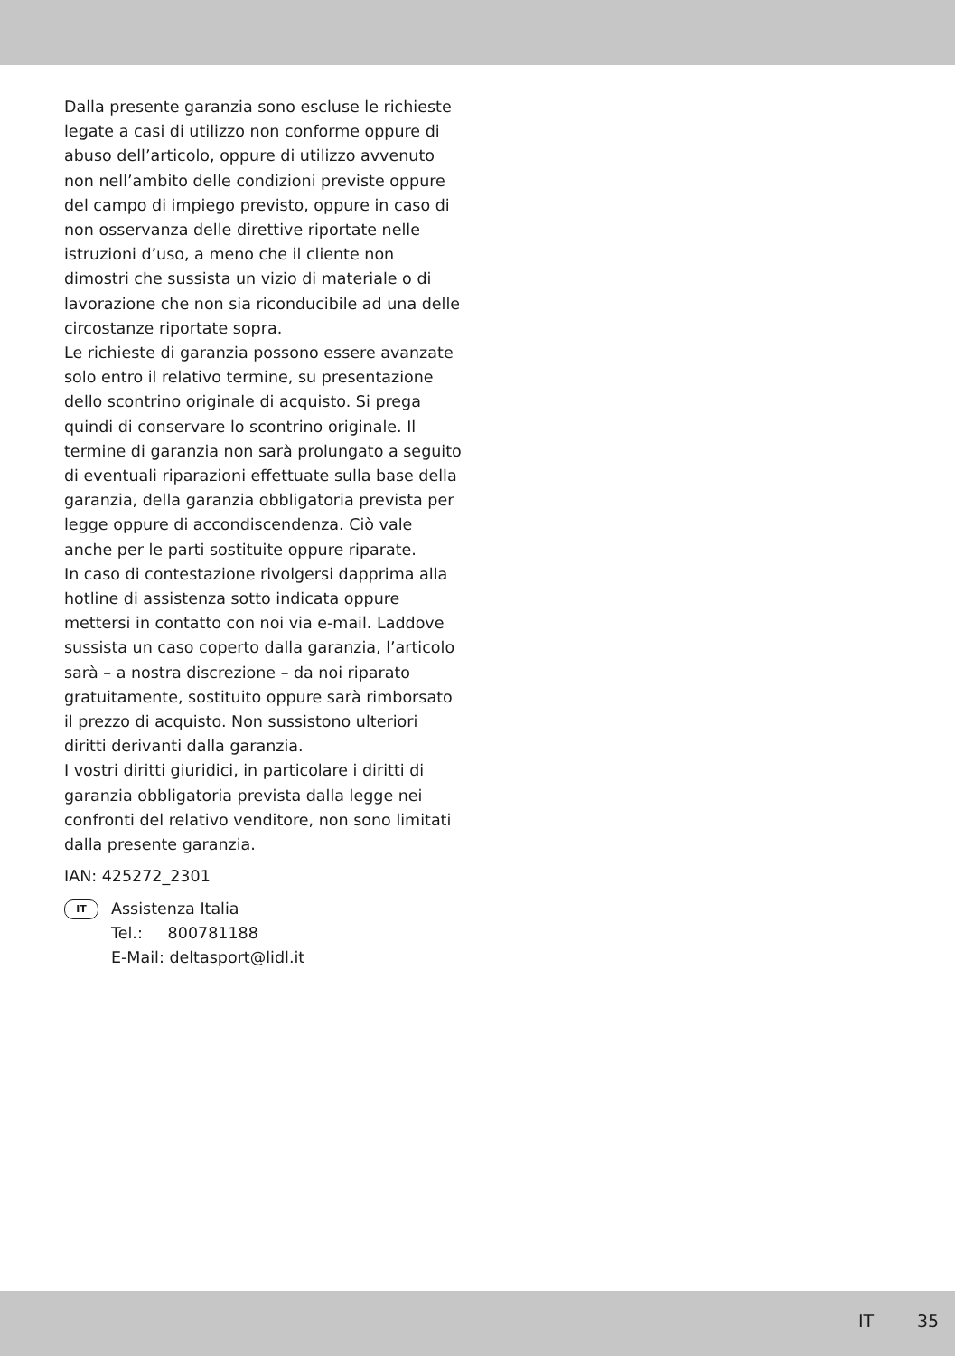Dalla presente garanzia sono escluse le richieste legate a casi di utilizzo non conforme oppure di abuso dell’articolo, oppure di utilizzo avvenuto non nell’ambito delle condizioni previste oppure del campo di impiego previsto, oppure in caso di non osservanza delle direttive riportate nelle istruzioni d’uso, a meno che il cliente non dimostri che sussista un vizio di materiale o di lavorazione che non sia riconducibile ad una delle circostanze riportate sopra.
Le richieste di garanzia possono essere avanzate solo entro il relativo termine, su presentazione dello scontrino originale di acquisto. Si prega quindi di conservare lo scontrino originale. Il termine di garanzia non sarà prolungato a seguito di eventuali riparazioni effettuate sulla base della garanzia, della garanzia obbligatoria prevista per legge oppure di accondiscendenza. Ciò vale anche per le parti sostituite oppure riparate.
In caso di contestazione rivolgersi dapprima alla hotline di assistenza sotto indicata oppure mettersi in contatto con noi via e-mail. Laddove sussista un caso coperto dalla garanzia, l’articolo sarà – a nostra discrezione – da noi riparato gratuitamente, sostituito oppure sarà rimborsato il prezzo di acquisto. Non sussistono ulteriori diritti derivanti dalla garanzia.
I vostri diritti giuridici, in particolare i diritti di garanzia obbligatoria prevista dalla legge nei confronti del relativo venditore, non sono limitati dalla presente garanzia.
IAN: 425272_2301
IT
Assistenza Italia
Tel.: 800781188
E-Mail: deltasport@lidl.it
IT 35